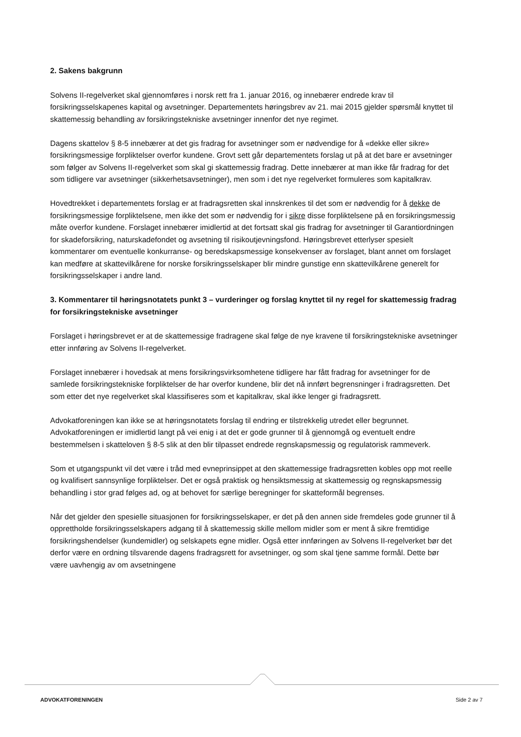2. Sakens bakgrunn
Solvens II-regelverket skal gjennomføres i norsk rett fra 1. januar 2016, og innebærer endrede krav til forsikringsselskapenes kapital og avsetninger. Departementets høringsbrev av 21. mai 2015 gjelder spørsmål knyttet til skattemessig behandling av forsikringstekniske avsetninger innenfor det nye regimet.
Dagens skattelov § 8-5 innebærer at det gis fradrag for avsetninger som er nødvendige for å «dekke eller sikre» forsikringsmessige forpliktelser overfor kundene. Grovt sett går departementets forslag ut på at det bare er avsetninger som følger av Solvens II-regelverket som skal gi skattemessig fradrag. Dette innebærer at man ikke får fradrag for det som tidligere var avsetninger (sikkerhetsavsetninger), men som i det nye regelverket formuleres som kapitalkrav.
Hovedtrekket i departementets forslag er at fradragsretten skal innskrenkes til det som er nødvendig for å dekke de forsikringsmessige forpliktelsene, men ikke det som er nødvendig for i sikre disse forpliktelsene på en forsikringsmessig måte overfor kundene. Forslaget innebærer imidlertid at det fortsatt skal gis fradrag for avsetninger til Garantiordningen for skadeforsikring, naturskadefondet og avsetning til risikoutjevningsfond. Høringsbrevet etterlyser spesielt kommentarer om eventuelle konkurranse- og beredskapsmessige konsekvenser av forslaget, blant annet om forslaget kan medføre at skattevilkårene for norske forsikringsselskaper blir mindre gunstige enn skattevilkårene generelt for forsikringsselskaper i andre land.
3. Kommentarer til høringsnotatets punkt 3 – vurderinger og forslag knyttet til ny regel for skattemessig fradrag for forsikringstekniske avsetninger
Forslaget i høringsbrevet er at de skattemessige fradragene skal følge de nye kravene til forsikringstekniske avsetninger etter innføring av Solvens II-regelverket.
Forslaget innebærer i hovedsak at mens forsikringsvirksomhetene tidligere har fått fradrag for avsetninger for de samlede forsikringstekniske forpliktelser de har overfor kundene, blir det nå innført begrensninger i fradragsretten. Det som etter det nye regelverket skal klassifiseres som et kapitalkrav, skal ikke lenger gi fradragsrett.
Advokatforeningen kan ikke se at høringsnotatets forslag til endring er tilstrekkelig utredet eller begrunnet. Advokatforeningen er imidlertid langt på vei enig i at det er gode grunner til å gjennomgå og eventuelt endre bestemmelsen i skatteloven § 8-5 slik at den blir tilpasset endrede regnskapsmessig og regulatorisk rammeverk.
Som et utgangspunkt vil det være i tråd med evneprinsippet at den skattemessige fradragsretten kobles opp mot reelle og kvalifisert sannsynlige forpliktelser. Det er også praktisk og hensiktsmessig at skattemessig og regnskapsmessig behandling i stor grad følges ad, og at behovet for særlige beregninger for skatteformål begrenses.
Når det gjelder den spesielle situasjonen for forsikringsselskaper, er det på den annen side fremdeles gode grunner til å opprettholde forsikringsselskapers adgang til å skattemessig skille mellom midler som er ment å sikre fremtidige forsikringshendelser (kundemidler) og selskapets egne midler. Også etter innføringen av Solvens II-regelverket bør det derfor være en ordning tilsvarende dagens fradragsrett for avsetninger, og som skal tjene samme formål. Dette bør være uavhengig av om avsetningene
ADVOKATFORENINGEN Side 2 av 7